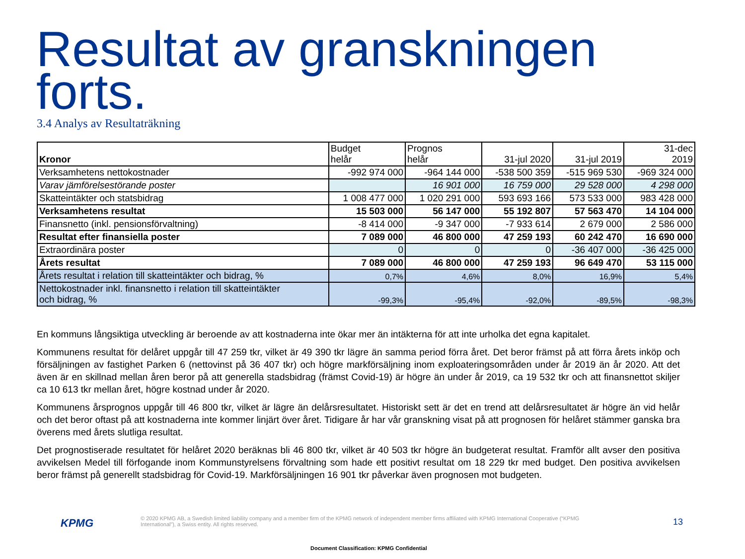Resultat av granskningen
forts.
3.4 Analys av Resultaträkning
| Kronor | Budget helår | Prognos helår | 31-jul 2020 | 31-jul 2019 | 31-dec 2019 |
| --- | --- | --- | --- | --- | --- |
| Verksamhetens nettokostnader | -992 974 000 | -964 144 000 | -538 500 359 | -515 969 530 | -969 324 000 |
| Varav jämförelsestörande poster | | 16 901 000 | 16 759 000 | 29 528 000 | 4 298 000 |
| Skatteintäkter och statsbidrag | 1 008 477 000 | 1 020 291 000 | 593 693 166 | 573 533 000 | 983 428 000 |
| Verksamhetens resultat | 15 503 000 | 56 147 000 | 55 192 807 | 57 563 470 | 14 104 000 |
| Finansnetto (inkl. pensionsförvaltning) | -8 414 000 | -9 347 000 | -7 933 614 | 2 679 000 | 2 586 000 |
| Resultat efter finansiella poster | 7 089 000 | 46 800 000 | 47 259 193 | 60 242 470 | 16 690 000 |
| Extraordinära poster | 0 | 0 | 0 | -36 407 000 | -36 425 000 |
| Årets resultat | 7 089 000 | 46 800 000 | 47 259 193 | 96 649 470 | 53 115 000 |
| Årets resultat i relation till skatteintäkter och bidrag, % | 0,7% | 4,6% | 8,0% | 16,9% | 5,4% |
| Nettokostnader inkl. finansnetto i relation till skatteintäkter och bidrag, % | -99,3% | -95,4% | -92,0% | -89,5% | -98,3% |
En kommuns långsiktiga utveckling är beroende av att kostnaderna inte ökar mer än intäkterna för att inte urholka det egna kapitalet.
Kommunens resultat för delåret uppgår till 47 259 tkr, vilket är 49 390 tkr lägre än samma period förra året. Det beror främst på att förra årets inköp och försäljningen av fastighet Parken 6 (nettovinst på 36 407 tkr) och högre markförsäljning inom exploateringsområden under år 2019 än år 2020. Att det även är en skillnad mellan åren beror på att generella stadsbidrag (främst Covid-19) är högre än under år 2019, ca 19 532 tkr och att finansnettot skiljer ca 10 613 tkr mellan året, högre kostnad under år 2020.
Kommunens årsprognos uppgår till 46 800 tkr, vilket är lägre än delårsresultatet. Historiskt sett är det en trend att delårsresultatet är högre än vid helår och det beror oftast på att kostnaderna inte kommer linjärt över året. Tidigare år har vår granskning visat på att prognosen för helåret stämmer ganska bra överens med årets slutliga resultat.
Det prognostiserade resultatet för helåret 2020 beräknas bli 46 800 tkr, vilket är 40 503 tkr högre än budgeterat resultat. Framför allt avser den positiva avvikelsen Medel till förfogande inom Kommunstyrelsens förvaltning som hade ett positivt resultat om 18 229 tkr med budget. Den positiva avvikelsen beror främst på generellt stadsbidrag för Covid-19. Markförsäljningen 16 901 tkr påverkar även prognosen mot budgeten.
KPMG
© 2020 KPMG AB, a Swedish limited liability company and a member firm of the KPMG network of independent member firms affiliated with KPMG International Cooperative (“KPMG International”), a Swiss entity. All rights reserved.
13
Document Classification: KPMG Confidential